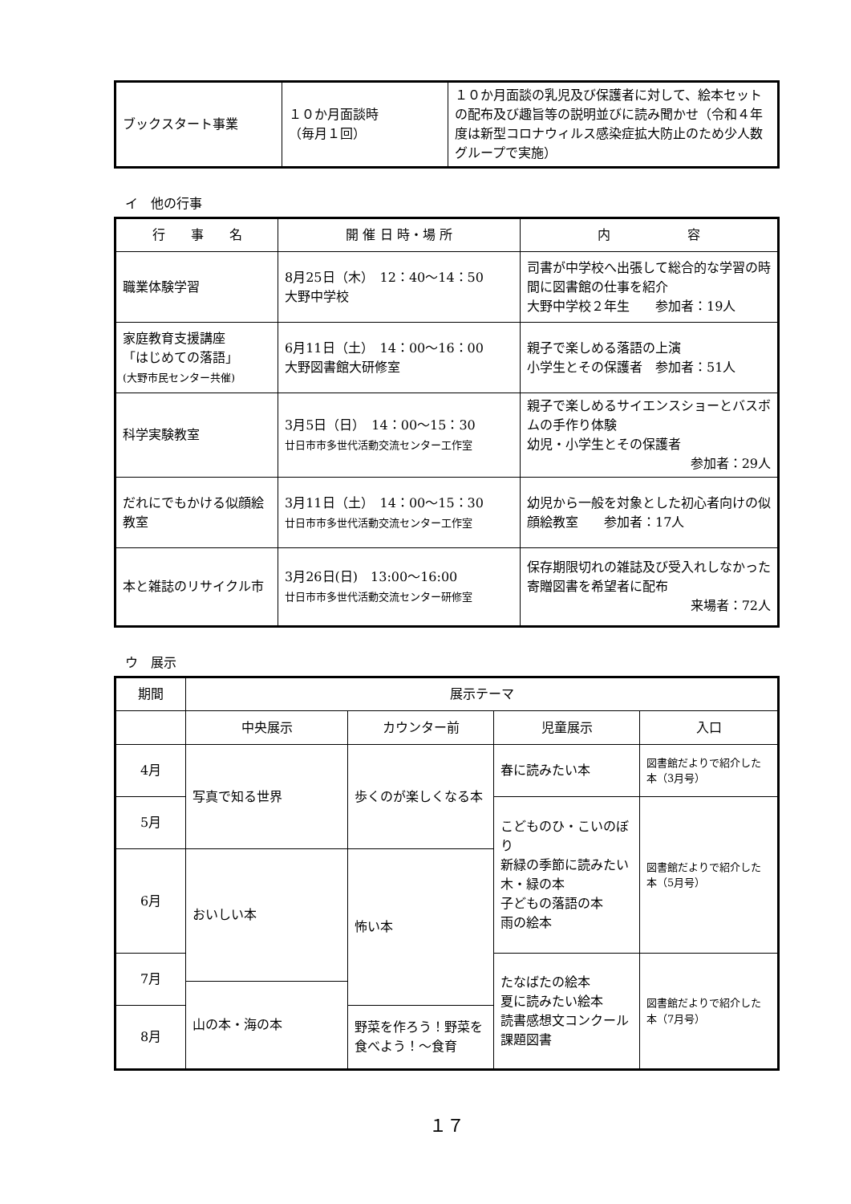| ブックスタート事業 | １０か月面談時 （毎月１回） | １０か月面談の乳児及び保護者に対して、絵本セットの配布及び趣旨等の説明並びに読み聞かせ（令和４年度は新型コロナウィルス感染症拡大防止のため少人数グループで実施） |
イ　他の行事
| 行 事 名 | 開 催 日 時・場 所 | 内 容 |
| --- | --- | --- |
| 職業体験学習 | 8月25日（木） 12：40〜14：50 大野中学校 | 司書が中学校へ出張して総合的な学習の時間に図書館の仕事を紹介 大野中学校２年生 参加者：19人 |
| 家庭教育支援講座 「はじめての落語」 (大野市民センター共催) | 6月11日（土） 14：00〜16：00 大野図書館大研修室 | 親子で楽しめる落語の上演 小学生とその保護者 参加者：51人 |
| 科学実験教室 | 3月5日（日） 14：00〜15：30 廿日市市多世代活動交流センター工作室 | 親子で楽しめるサイエンスショーとバスボムの手作り体験 幼児・小学生とその保護者 参加者：29人 |
| だれにでもかける似顔絵教室 | 3月11日（土） 14：00〜15：30 廿日市市多世代活動交流センター工作室 | 幼児から一般を対象とした初心者向けの似顔絵教室 参加者：17人 |
| 本と雑誌のリサイクル市 | 3月26日(日) 13:00〜16:00 廿日市市多世代活動交流センター研修室 | 保存期限切れの雑誌及び受入れしなかった寄贈図書を希望者に配布 来場者：72人 |
ウ　展示
| 期間 | 展示テーマ | | | |
| | 中央展示 | カウンター前 | 児童展示 | 入口 |
| 4月 | 写真で知る世界 | 歩くのが楽しくなる本 | 春に読みたい本 | 図書館だよりで紹介した本（3月号） |
| 5月 | | | こどものひ・こいのぼり 新緑の季節に読みたい木・緑の本 子どもの落語の本 雨の絵本 | 図書館だよりで紹介した本（5月号） |
| 6月 | おいしい本 | 怖い本 | | |
| 7月 | | | たなばたの絵本 夏に読みたい絵本 読書感想文コンクール課題図書 | 図書館だよりで紹介した本（7月号） |
| | 山の本・海の本 | | | |
| 8月 | | 野菜を作ろう！野菜を食べよう！〜食育 | | |
１７